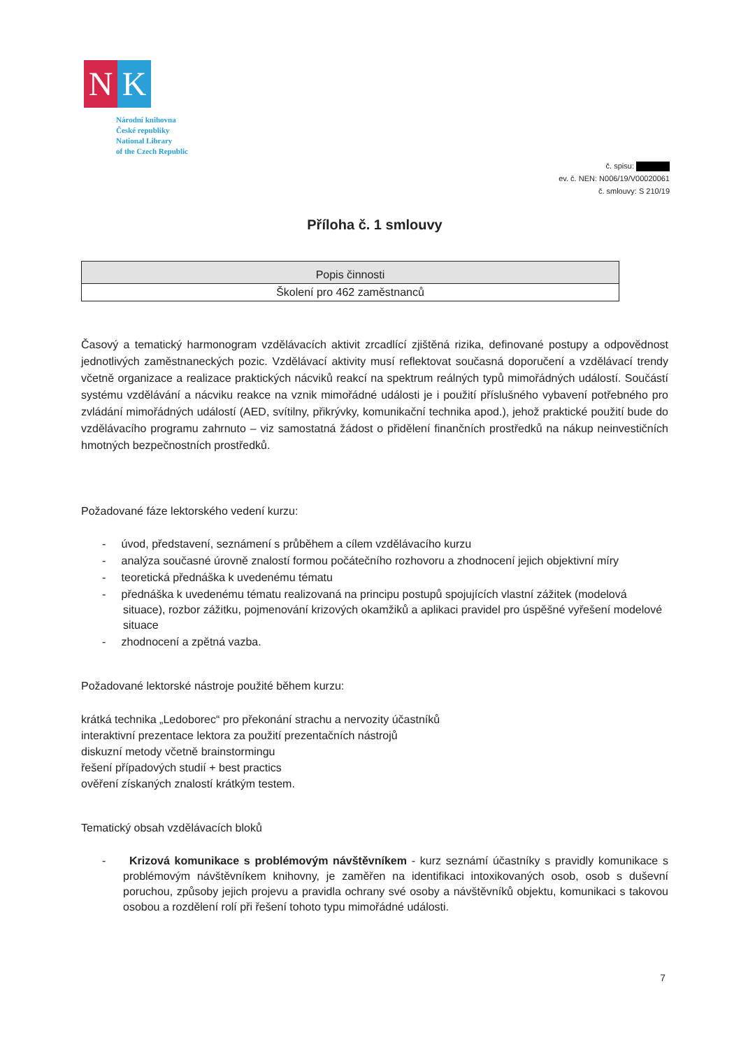N K
Národní knihovna
České republiky
National Library
of the Czech Republic
č. spisu:
ev. č. NEN: N006/19/V00020061
č. smlouvy: S 210/19
Příloha č. 1 smlouvy
| Popis činnosti |
| Školení pro 462 zaměstnanců |
Časový a tematický harmonogram vzdělávacích aktivit zrcadlící zjištěná rizika, definované postupy a odpovědnost jednotlivých zaměstnaneckých pozic. Vzdělávací aktivity musí reflektovat současná doporučení a vzdělávací trendy včetně organizace a realizace praktických nácviků reakcí na spektrum reálných typů mimořádných událostí. Součástí systému vzdělávání a nácviku reakce na vznik mimořádné události je i použití příslušného vybavení potřebného pro zvládání mimořádných událostí (AED, svítilny, přikrývky, komunikační technika apod.), jehož praktické použití bude do vzdělávacího programu zahrnuto – viz samostatná žádost o přidělení finančních prostředků na nákup neinvestičních hmotných bezpečnostních prostředků.
Požadované fáze lektorského vedení kurzu:
- úvod, představení, seznámení s průběhem a cílem vzdělávacího kurzu
- analýza současné úrovně znalostí formou počátečního rozhovoru a zhodnocení jejich objektivní míry
- teoretická přednáška k uvedenému tématu
- přednáška k uvedenému tématu realizovaná na principu postupů spojujících vlastní zážitek (modelová situace), rozbor zážitku, pojmenování krizových okamžiků a aplikaci pravidel pro úspěšné vyřešení modelové situace
- zhodnocení a zpětná vazba.
Požadované lektorské nástroje použité během kurzu:
krátká technika „Ledoborec“ pro překonání strachu a nervozity účastníků
interaktivní prezentace lektora za použití prezentačních nástrojů
diskuzní metody včetně brainstormingu
řešení případových studií + best practics
ověření získaných znalostí krátkým testem.
Tematický obsah vzdělávacích bloků
- Krizová komunikace s problémovým návštěvníkem - kurz seznámí účastníky s pravidly komunikace s problémovým návštěvníkem knihovny, je zaměřen na identifikaci intoxikovaných osob, osob s duševní poruchou, způsoby jejich projevu a pravidla ochrany své osoby a návštěvníků objektu, komunikaci s takovou osobou a rozdělení rolí při řešení tohoto typu mimořádné události.
7